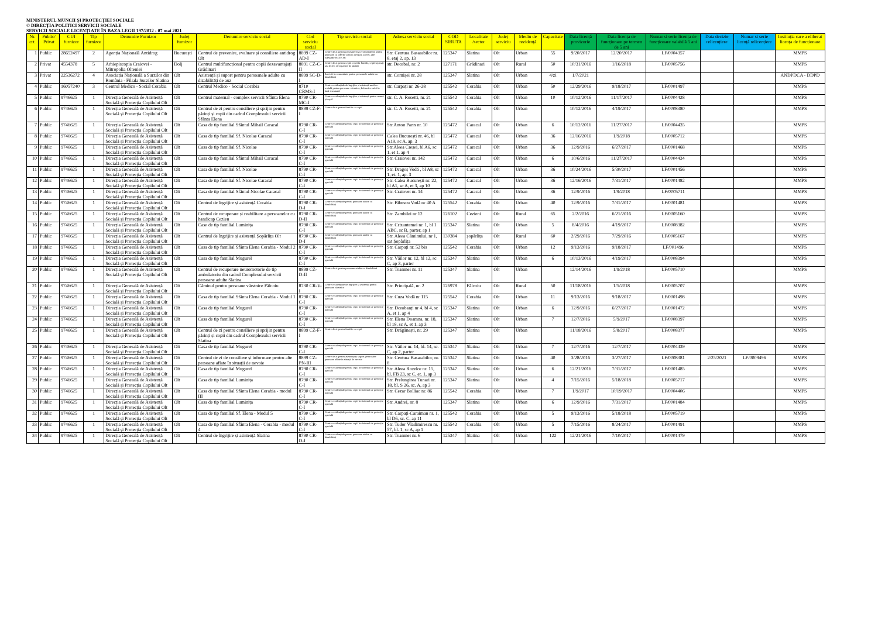MINISTERUL MUNCII ȘI PROTECȚIEI SOCIALE
© DIRECȚIA POLITICI SERVICII SOCIALE
SERVICII SOCIALE LICENȚIATE ÎN BAZA LEGII 197/2012 - 07 mai 2021
| Nr. crt. | Public/ Privat | CUI furnizor | Tip furnizor | Denumire Furnizor | Județ furnizor | Denumire serviciu social | Cod serviciu social | Tip serviciu social | Adresa serviciu social | COD SIRUTA | Localitate /sector | Județ serviciu | Mediu de rezidență | Capacitate | Data licență provizorie | Data licența de funcționare pe termen de 5 ani | Numar si serie licența de funcționare valabilă 5 ani | Data decizie relicențiere | Numar si serie licență relicențiere | Instituția care a eliberat licența de funcționare |
| --- | --- | --- | --- | --- | --- | --- | --- | --- | --- | --- | --- | --- | --- | --- | --- | --- | --- | --- | --- | --- |
| 1 | Public | 28652497 | 2 | Agenția Națională Antidrog | București | Centrul de prevenire, evaluare și consiliere antidrog Olt | 8899 CZ-AD-I | Centre de zi pentru persoane toxico-dependente pentru persoane cu diferite adicții: droguri, alcool, alte substanțe toxice, etc | Str. Centura Basarabilor nr. 8. etaj 2, ap. 13 | 125347 | Slatina | Olt | Urban | 55 | 9/20/2017 | 12/20/2017 | LF/0004357 | | | MMPS |
| 2 | Privat | 4554378 | 5 | Arhiepiscopia Craiovei - Mitropolia Olteniei | Dolj | Centrul multifuncțional pentru copii dezavantajați Grădinari | 8891 CZ-C-II | Centre de zi pentru copii: copii în familie, copii separați sau în risc de separare de părinți | str. Decebal, nr. 2 | 127171 | Grădinari | Olt | Rural | 50 | 10/31/2016 | 1/16/2018 | LF/0005756 | | | MMPS |
| 3 | Privat | 22536272 | 4 | Asociația Națională a Surzilor din România - Filiala Surzilor Slatina | Olt | Asistență și suport pentru persoanele adulte cu dizabilități de auz | 8899 SC-D-I | Servicii în comunitate pentru persoanele adulte cu dizabilități | str. Cornișei nr. 28 | 125347 | Slatina | Olt | Urban | 4/zi | 1/7/2021 | | | | | ANDPDCA - DDPD |
| 4 | Public | 16057240 | 3 | Centrul Medico - Social Corabia | Olt | Centrul Medico - Social Corabia | 8710 CRMS-I | Centre rezidențiale de îngrijire și asistență medico-socială pentru persoane vârstnice, bolnavi cronici în fază terminală | str. Carpați nr. 26-28 | 125542 | Corabia | Olt | Urban | 50 | 12/29/2016 | 9/18/2017 | LF/0001497 | | | MMPS |
| 5 | Public | 9746625 | 1 | Direcția Generală de Asistență Socială și Protecția Copilului Olt | Olt | Centrul maternal - complex servicii Sfânta Elena | 8790 CR-MC-I | Centre rezidențiale de îngrijire și asistență pentru mamă și copil | str. C. A. Rosetti, nr. 21 | 125542 | Corabia | Olt | Urban | 10 | 10/12/2016 | 11/17/2017 | LF/0004428 | | | MMPS |
| 6 | Public | 9746625 | 1 | Direcția Generală de Asistență Socială și Protecția Copilului Olt | Olt | Centrul de zi pentru consiliere și sprijin pentru părinți și copii din cadrul Complexului servicii Sfânta Elena | 8899 CZ-F-I | Centre de zi pentru familie cu copii | str. C. A. Rosetti, nr. 21 | 125542 | Corabia | Olt | Urban | | 10/12/2016 | 4/19/2017 | LF/0008380 | | | MMPS |
| 7 | Public | 9746625 | 1 | Direcția Generală de Asistență Socială și Protecția Copilului Olt | Olt | Casa de tip familial Sfântul Mihail Caracal | 8790 CR-C-I | Centre rezidențiale pentru copii în sistemul de protecție specială | Str.Anton Pann nr. 10 | 125472 | Caracal | Olt | Urban | 6 | 10/12/2016 | 11/27/2017 | LF/0004435 | | | MMPS |
| 8 | Public | 9746625 | 1 | Direcția Generală de Asistență Socială și Protecția Copilului Olt | Olt | Casa de tip familial Sf. Nicolae Caracal | 8790 CR-C-I | Centre rezidențiale pentru copii în sistemul de protecție specială | Calea București nr. 46, bl A19, sc A, ap. 3 | 125472 | Caracal | Olt | Urban | 36 | 12/16/2016 | 1/9/2018 | LF/0005712 | | | MMPS |
| 9 | Public | 9746625 | 1 | Direcția Generală de Asistență Socială și Protecția Copilului Olt | Olt | Casa de tip familial Sf. Nicolae | 8790 CR-C-I | Centre rezidențiale pentru copii în sistemul de protecție specială | Str.Aleea Creșei, bl A6, sc 1, et 1, ap 4 | 125472 | Caracal | Olt | Urban | 36 | 12/9/2016 | 6/27/2017 | LF/0001468 | | | MMPS |
| 10 | Public | 9746625 | 1 | Direcția Generală de Asistență Socială și Protecția Copilului Olt | Olt | Casa de tip familial Sfântul Mihail Caracal | 8790 CR-C-I | Centre rezidențiale pentru copii în sistemul de protecție specială | Str. Craiovei nr. 142 | 125472 | Caracal | Olt | Urban | 6 | 10/6/2016 | 11/27/2017 | LF/0004434 | | | MMPS |
| 11 | Public | 9746625 | 1 | Direcția Generală de Asistență Socială și Protecția Copilului Olt | Olt | Casa de tip familial Sf. Nicolae | 8790 CR-C-I | Centre rezidențiale pentru copii în sistemul de protecție specială | Str. Dragoș Vodă , bl A8, sc 1, et. 1, ap. 3 | 125472 | Caracal | Olt | Urban | 36 | 10/24/2016 | 5/30/2017 | LF/0001456 | | | MMPS |
| 12 | Public | 9746625 | 1 | Direcția Generală de Asistență Socială și Protecția Copilului Olt | Olt | Casa de tip familial Sf. Nicolae Caracal | 8790 CR-C-I | Centre rezidențiale pentru copii în sistemul de protecție specială | Str. Calea București nr. 22, bl A1, sc A, et 3, ap 10 | 125472 | Caracal | Olt | Urban | 36 | 12/16/2016 | 7/31/2017 | LF/0001482 | | | MMPS |
| 13 | Public | 9746625 | 1 | Direcția Generală de Asistență Socială și Protecția Copilului Olt | Olt | Casa de tip familial Sfântul Nicolae Caracal | 8790 CR-C-I | Centre rezidențiale pentru copii în sistemul de protecție specială | Str. Craiovei nr. 14 | 125472 | Caracal | Olt | Urban | 36 | 12/9/2016 | 1/9/2018 | LF/0005711 | | | MMPS |
| 14 | Public | 9746625 | 1 | Direcția Generală de Asistență Socială și Protecția Copilului Olt | Olt | Centrul de îngrijire și asistență Corabia | 8790 CR-D-I | Centre rezidențiale pentru persoane adulte cu dizabilități | Str. Bibescu Vodă nr 40 A | 125542 | Corabia | Olt | Urban | 40 | 12/9/2016 | 7/31/2017 | LF/0001481 | | | MMPS |
| 15 | Public | 9746625 | 1 | Direcția Generală de Asistență Socială și Protecția Copilului Olt | Olt | Centrul de recuperare și reabilitare a persoanelor cu handicap Cezien | 8790 CR-D-II | Centre rezidențiale pentru persoane adulte cu dizabilități | Str. Zambilei nr 12 | 126102 | Cezieni | Olt | Rural | 65 | 2/2/2016 | 6/21/2016 | LF/0005160 | | | MMPS |
| 16 | Public | 9746625 | 1 | Direcția Generală de Asistență Socială și Protecția Copilului Olt | Olt | Case de tip familial Luminița | 8790 CR-C-I | Centre rezidențiale pentru copii în sistemul de protecție specială | Str. Crizantemei nr. 1, bl 1 ABC, sc B, parter, ap 1 | 125347 | Slatina | Olt | Urban | 5 | 8/4/2016 | 4/19/2017 | LF/0008382 | | | MMPS |
| 17 | Public | 9746625 | 1 | Direcția Generală de Asistență Socială și Protecția Copilului Olt | Olt | Centrul de îngrijire și asistență Șopârlița Olt | 8790 CR-D-I | Centre rezidențiale pentru persoane adulte cu dizabilități | Str. Aleea Căminului, nr 1, sat Șopârlița | 130384 | șopârlița | Olt | Rural | 60 | 2/29/2016 | 7/29/2016 | LF/0005167 | | | MMPS |
| 18 | Public | 9746625 | 1 | Direcția Generală de Asistență Socială și Protecția Copilului Olt | Olt | Casa de tip familial Sfânta Elena Corabia - Modul 2 | 8790 CR-C-I | Centre rezidențiale pentru copii în sistemul de protecție specială | Str. Carpați nr. 52 bis | 125542 | Corabia | Olt | Urban | 12 | 9/13/2016 | 9/18/2017 | LF/001496 | | | MMPS |
| 19 | Public | 9746625 | 1 | Direcția Generală de Asistență Socială și Protecția Copilului Olt | Olt | Casa de tip familial Mugurel | 8790 CR-C-I | Centre rezidențiale pentru copii în sistemul de protecție specială | Str. Văilor nr. 12, bl 12, sc C, ap 3, parter | 125347 | Slatina | Olt | Urban | 6 | 10/13/2016 | 4/19/2017 | LF/0008394 | | | MMPS |
| 20 | Public | 9746625 | 1 | Direcția Generală de Asistență Socială și Protecția Copilului Olt | Olt | Centrul de recuperare neuromotorie de tip ambulatoriu din cadrul Complexului servicii persoane adulte Slatina | 8899 CZ-D-II | Centre de zi pentru persoane adulte cu dizabilitati | Str. Toamnei nr. 11 | 125347 | Slatina | Olt | Urban | | 12/14/2016 | 1/9/2018 | LF/0005710 | | | MMPS |
| 21 | Public | 9746625 | 1 | Direcția Generală de Asistență Socială și Protecția Copilului Olt | Olt | Căminul pentru persoane vârstnice Fălcoiu | 8730 CR-V-I | Centre rezidențiale de îngrijire și asistență pentru persoane vârstnice | Str. Principală, nr. 2 | 126978 | Fălcoiu | Olt | Rural | 50 | 11/18/2016 | 1/5/2018 | LF/0005707 | | | MMPS |
| 22 | Public | 9746625 | 1 | Direcția Generală de Asistență Socială și Protecția Copilului Olt | Olt | Casa de tip familial Sfânta Elena Corabia - Modul 1 | 8790 CR-C-I | Centre rezidențiale pentru copii în sistemul de protecție specială | Str. Cuza Vodă nr 115 | 125542 | Corabia | Olt | Urban | 11 | 9/13/2016 | 9/18/2017 | LF/0001498 | | | MMPS |
| 23 | Public | 9746625 | 1 | Direcția Generală de Asistență Socială și Protecția Copilului Olt | Olt | Casa de tip familial Mugurel | 8790 CR-C-I | Centre rezidențiale pentru copii în sistemul de protecție specială | Str. Dorobanți nr 4, bl 4, sc A, et 1, ap 4 | 125347 | Slatina | Olt | Urban | 6 | 12/9/2016 | 6/27/2017 | LF/0001472 | | | MMPS |
| 24 | Public | 9746625 | 1 | Direcția Generală de Asistență Socială și Protecția Copilului Olt | Olt | Casa de tip familial Mugurel | 8790 CR-C-I | Centre rezidențiale pentru copii în sistemul de protecție specială | Str. Elena Doamna, nr. 18, bl 18, sc A, et 1, ap 3 | 125347 | Slatina | Olt | Urban | 7 | 12/7/2016 | 5/9/2017 | LF/0008397 | | | MMPS |
| 25 | Public | 9746625 | 1 | Direcția Generală de Asistență Socială și Protecția Copilului Olt | Olt | Centrul de zi pentru consiliere și sprijin pentru părinți și copii din cadrul Complexului servicii Slatina | 8899 CZ-F-I | Centre de zi pentru familie cu copii | Str. Drăgănești, nr. 29 | 125347 | Slatina | Olt | Urban | | 11/18/2016 | 5/8/2017 | LF/0008377 | | | MMPS |
| 26 | Public | 9746625 | 1 | Direcția Generală de Asistență Socială și Protecția Copilului Olt | Olt | Casa de tip familial Mugurel | 8790 CR-C-I | Centre rezidențiale pentru copii în sistemul de protecție specială | Str. Văilor nr. 14, bl. 14, sc. C, ap 2, parter | 125347 | Slatina | Olt | Urban | 7 | 12/7/2016 | 12/7/2017 | LF/0004439 | | | MMPS |
| 27 | Public | 9746625 | 1 | Direcția Generală de Asistență Socială și Protecția Copilului Olt | Olt | Centrul de zi de consiliere și informare pentru alte persoane aflate în situații de nevoie | 8899 CZ-PN-III | Centre de zi pentru asistență și suport pentru alte persoane aflate în situații de nevoie | Str. Centura Basarabilor, nr. 8 | 125347 | Slatina | Olt | Urban | 40 | 3/28/2016 | 3/27/2017 | LF/0008381 | 2/25/2021 | LF/0009496 | MMPS |
| 28 | Public | 9746625 | 1 | Direcția Generală de Asistență Socială și Protecția Copilului Olt | Olt | Casa de tip familial Mugurel | 8790 CR-C-I | Centre rezidențiale pentru copii în sistemul de protecție specială | Str. Aleea Rozelor nr. 15, bl. FB 23, sc C, et. 1, ap 3 | 125347 | Slatina | Olt | Urban | 6 | 12/21/2016 | 7/31/2017 | LF/0001485 | | | MMPS |
| 29 | Public | 9746625 | 1 | Direcția Generală de Asistență Socială și Protecția Copilului Olt | Olt | Casa de tip familial Luminița | 8790 CR-C-I | Centre rezidențiale pentru copii în sistemul de protecție specială | Str. Prelungirea Tunari nr. 18, bl. S 26, sc. A, ap 3 | 125347 | Slatina | Olt | Urban | 4 | 7/15/2016 | 5/18/2018 | LF/0005717 | | | MMPS |
| 30 | Public | 9746625 | 1 | Direcția Generală de Asistență Socială și Protecția Copilului Olt | Olt | Casa de tip familial Sfânta Elena Corabia - modul III | 8790 CR-C-I | Centre rezidențiale pentru copii în sistemul de protecție specială | Str. Cezar Bolliac nr. 86 | 125542 | Corabia | Olt | Urban | 7 | 1/9/2017 | 10/19/2017 | LF/0004406 | | | MMPS |
| 31 | Public | 9746625 | 1 | Direcția Generală de Asistență Socială și Protecția Copilului Olt | Olt | Casa de tip familial Luminița | 8790 CR-C-I | Centre rezidențiale pentru copii în sistemul de protecție specială | Str. Andrei, nr. 8 | 125347 | Slatina | Olt | Urban | 6 | 12/9/2016 | 7/31/2017 | LF/0001484 | | | MMPS |
| 32 | Public | 9746625 | 1 | Direcția Generală de Asistență Socială și Protecția Copilului Olt | Olt | Casa de tip familial Sf. Elena - Modul 5 | 8790 CR-C-I | Centre rezidențiale pentru copii în sistemul de protecție specială | Str. Carpați-Caraiman nr. 1, bl D6, sc. C, ap 11 | 125542 | Corabia | Olt | Urban | 5 | 9/13/2016 | 5/18/2018 | LF/0005719 | | | MMPS |
| 33 | Public | 9746625 | 1 | Direcția Generală de Asistență Socială și Protecția Copilului Olt | Olt | Casa de tip familial Sfânta Elena - Corabia - modul 4 | 8790 CR-C-I | Centre rezidențiale pentru copii în sistemul de protecție specială | Str. Tudor Vladimirescu nr. 57, bl. 1, sc A, ap 1 | 125542 | Corabia | Olt | Urban | 5 | 7/15/2016 | 8/24/2017 | LF/0001491 | | | MMPS |
| 34 | Public | 9746625 | 1 | Direcția Generală de Asistență Socială și Protecția Copilului Olt | Olt | Centrul de îngrijire și asistență Slatina | 8790 CR-D-I | Centre rezidențiale pentru persoane adulte cu dizabilități | Str. Toamnei nr. 6 | 125347 | Slatina | Olt | Urban | 122 | 12/21/2016 | 7/10/2017 | LF/0001479 | | | MMPS |